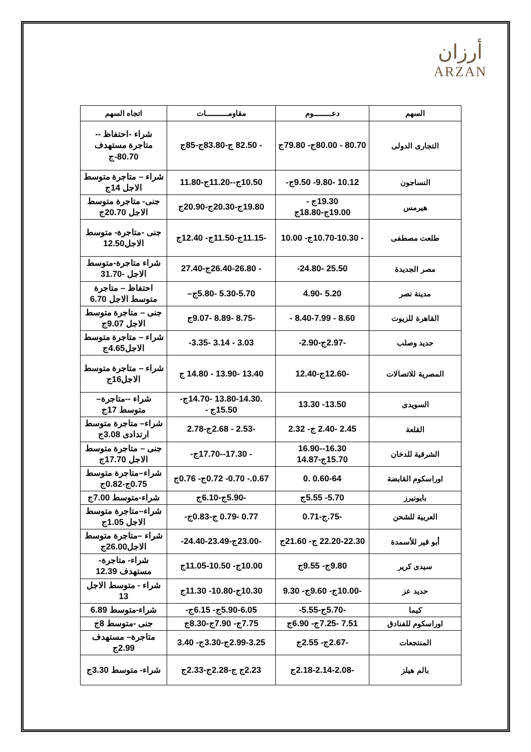أرزان
ARZAN
| السهم | دعـــــــــوم | مقاومـــــــــــات | اتجاه السهم |
| --- | --- | --- | --- |
| التجارى الدولى | 80.70 - 80.00ج- 79.80ج | - 82.50 ج-83.80ج-85ج | شراء -احتفاظ -- متاجرة مستهدف 80.70-ج |
| النساجون | 10.12 -9.80- 9.50ج- | 10.50ج--11.20ج-11.80 | شراء – متاجرة متوسط الاجل 14ج |
| هيرمس | 19.30ج - 19.00ج-18.80ج | 19.80ج-20.30ج-20.90ج | جنى- متاجرة متوسط الاجل 20.70ج |
| طلعت مصطفى | - 10.70-10.30ج- 10.00 | -11.15ج-11.50ج- 12.40ج | جنى -متاجرة- متوسط الاجل12.50 |
| مصر الجديدة | 25.50 -24.80- | - 26.40-26.80ج-27.40 | شراء متاجرة-متوسط الاجل -31.70 |
| مدينة نصر | 5.20 -4.90 | 5.30-5.70 -5.80ج– | احتفاظ – متاجرة متوسط الاجل 6.70 |
| القاهرة للزيوت | 8.60 - 8.40-7.99 - | -8.75 -8.89 -9.07ج | جنى – متاجرة متوسط الاجل 9.07ج |
| حديد وصلب | -2.97ج-2.90- | 3.03 - 3.14 -3.35- | شراء – متاجرة متوسط الاجل4.65ج |
| المصرية للاتصالات | -12.60ج-12.40 | 13.40 -13.90 - 14.80 ج | شراء – متاجرة متوسط الاجل16ج |
| السويدى | 13.50- 13.30 | .13.80-14.30 -14.70ج- 15.50ج - | شراء --متاجرة– متوسط 17ج |
| القلعة | 2.45 -2.40 ج- 2.32 | -2.53 - 2.68ج-2.78 | شراء– متاجرة متوسط ارتدادى 3.08ج |
| الشرقية للدخان | 16.30--16.90 15.70ج-14.87 | - 17.30--17.70ج- | جنى – متاجرة متوسط الاجل 17.70ج |
| اوراسكوم القابضة | 0.60-64 .0 | 0.67.- 0.70- 0.72ج- 0.76ج | شراء–متاجرة متوسط 0.75ج-0.82ج |
| بايونيرز | 5.70- 5.55ج | -5.90ج-6.10ج | شراء-متوسط 7.00ج |
| العربية للشحن | -75.ج-0.71 | 0.77 -0.79 ج-0.83ج- | شراء–متاجرة متوسط الاجل 1.05ج |
| أبو قير للأسمدة | 22.20-22.30 ج- 21.60ج | -23.00ج-23.49-24.40- | شراء –متاجرة متوسط الاجل26.00ج |
| سيدى كرير | 9.80ج- 9.55ج | 10.00ج- 10.50-11.05ج | شراء- متاجرة- مستهدف 12.39 |
| حديد عز | -10.00ج- 9.60ج- 9.30 | 10.30ج-10.80- 11.30ج | شراء - متوسط الاجل 13 |
| كيما | -5.70ج-5.55- | 5.90-6.05ج- 6.15ج- | شراء-متوسط 6.89 |
| اوراسكوم للفنادق | 7.51 -7.25ج- 6.90ج | 7.75ج- 7.90ج-8.30ج | جنى -متوسط 8ج |
| المنتجعات | -2.67ج- 2.55ج | 2.99-3.25ج-3.30ج- 3.40 | متاجرة– مستهدف 2.99ج |
| بالم هيلز | -2.18-2.14-2.08ج | 2.23ج ج-2.28ج-2.33ج | شراء- متوسط 3.30ج |